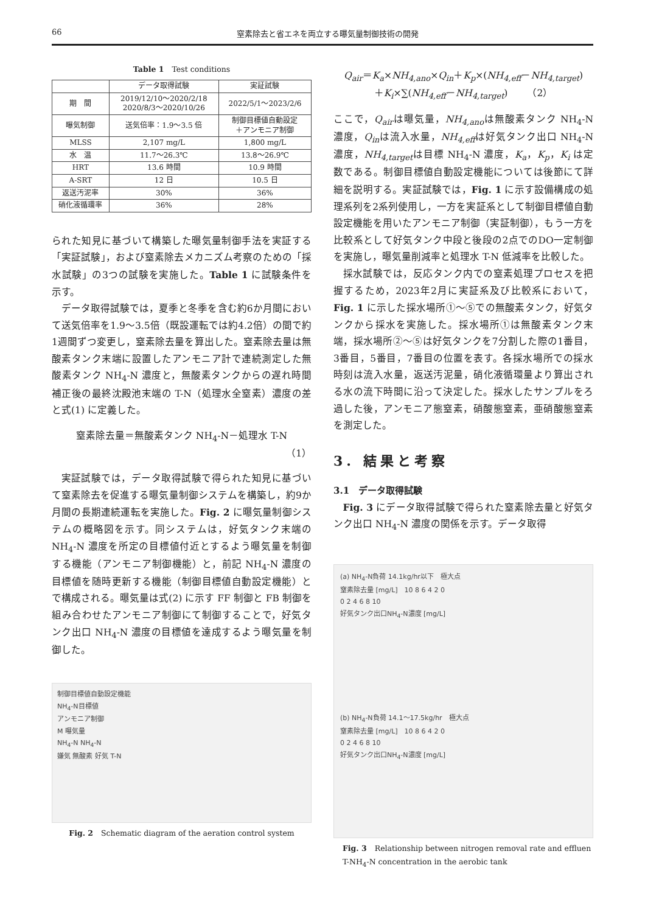66 窒素除去と省エネを両立する曝気量制御技術の開発
Table 1　Test conditions
| | データ取得試験 | 実証試験 |
| --- | --- | --- |
| 期 間 | 2019/12/10～2020/2/18 2020/8/3～2020/10/26 | 2022/5/1～2023/2/6 |
| 曝気制御 | 送気倍率：1.9～3.5 倍 | 制御目標値自動設定 ＋アンモニア制御 |
| MLSS | 2,107 mg/L | 1,800 mg/L |
| 水 温 | 11.7～26.3℃ | 13.8～26.9℃ |
| HRT | 13.6 時間 | 10.9 時間 |
| A-SRT | 12 日 | 10.5 日 |
| 返送汚泥率 | 30% | 36% |
| 硝化液循環率 | 36% | 28% |
られた知見に基づいて構築した曝気量制御手法を実証する「実証試験」，および窒素除去メカニズム考察のための「採水試験」の3つの試験を実施した。Table 1 に試験条件を示す。
データ取得試験では，夏季と冬季を含む約6か月間において送気倍率を1.9～3.5倍（既設運転では約4.2倍）の間で約1週間ずつ変更し，窒素除去量を算出した。窒素除去量は無酸素タンク末端に設置したアンモニア計で連続測定した無酸素タンク NH<sub>4</sub>-N 濃度と，無酸素タンクからの遅れ時間補正後の最終沈殿池末端の T-N（処理水全窒素）濃度の差と式(1) に定義した。
窒素除去量＝無酸素タンク NH<sub>4</sub>-N－処理水 T-N
（1）
実証試験では，データ取得試験で得られた知見に基づいて窒素除去を促進する曝気量制御システムを構築し，約9か月間の長期連続運転を実施した。Fig. 2 に曝気量制御システムの概略図を示す。同システムは，好気タンク末端の NH<sub>4</sub>-N 濃度を所定の目標値付近とするよう曝気量を制御する機能（アンモニア制御機能）と，前記 NH<sub>4</sub>-N 濃度の目標値を随時更新する機能（制御目標値自動設定機能）とで構成される。曝気量は式(2) に示す FF 制御と FB 制御を組み合わせたアンモニア制御にて制御することで，好気タンク出口 NH<sub>4</sub>-N 濃度の目標値を達成するよう曝気量を制御した。
制御目標値自動設定機能
NH<sub>4</sub>-N目標値
アンモニア制御
M 曝気量
NH<sub>4</sub>-N NH<sub>4</sub>-N
嫌気 無酸素 好気 T-N
Fig. 2　Schematic diagram of the aeration control system
Q<sub>air</sub>＝K<sub>a</sub>×NH<sub>4,ano</sub>×Q<sub>in</sub>＋K<sub>p</sub>×(NH<sub>4,eff</sub>－NH<sub>4,target</sub>)
＋K<sub>i</sub>×∑(NH<sub>4,eff</sub>－NH<sub>4,target</sub>)　　（2）
ここで，Q<sub>air</sub>は曝気量，NH<sub>4,ano</sub>は無酸素タンク NH<sub>4</sub>-N 濃度，Q<sub>in</sub>は流入水量，NH<sub>4,eff</sub>は好気タンク出口 NH<sub>4</sub>-N 濃度，NH<sub>4,target</sub>は目標 NH<sub>4</sub>-N 濃度，K<sub>a</sub>，K<sub>p</sub>，K<sub>i</sub> は定数である。制御目標値自動設定機能については後節にて詳細を説明する。実証試験では，Fig. 1 に示す設備構成の処理系列を2系列使用し，一方を実証系として制御目標値自動設定機能を用いたアンモニア制御（実証制御），もう一方を比較系として好気タンク中段と後段の2点でのDO一定制御を実施し，曝気量削減率と処理水 T-N 低減率を比較した。
採水試験では，反応タンク内での窒素処理プロセスを把握するため，2023年2月に実証系及び比較系において，Fig. 1 に示した採水場所①～⑤での無酸素タンク，好気タンクから採水を実施した。採水場所①は無酸素タンク末端，採水場所②～⑤は好気タンクを7分割した際の1番目，3番目，5番目，7番目の位置を表す。各採水場所での採水時刻は流入水量，返送汚泥量，硝化液循環量より算出される水の流下時間に沿って決定した。採水したサンプルをろ過した後，アンモニア態窒素，硝酸態窒素，亜硝酸態窒素を測定した。
3. 結果と考察
3.1　データ取得試験
Fig. 3 にデータ取得試験で得られた窒素除去量と好気タンク出口 NH<sub>4</sub>-N 濃度の関係を示す。データ取得
(a) NH<sub>4</sub>-N負荷 14.1kg/hr以下　極大点
窒素除去量 [mg/L]　10 8 6 4 2 0
0 2 4 6 8 10
好気タンク出口NH<sub>4</sub>-N濃度 [mg/L]
(b) NH<sub>4</sub>-N負荷 14.1～17.5kg/hr　極大点
窒素除去量 [mg/L]　10 8 6 4 2 0
0 2 4 6 8 10
好気タンク出口NH<sub>4</sub>-N濃度 [mg/L]
Fig. 3　Relationship between nitrogen removal rate and effluen T-NH<sub>4</sub>-N concentration in the aerobic tank